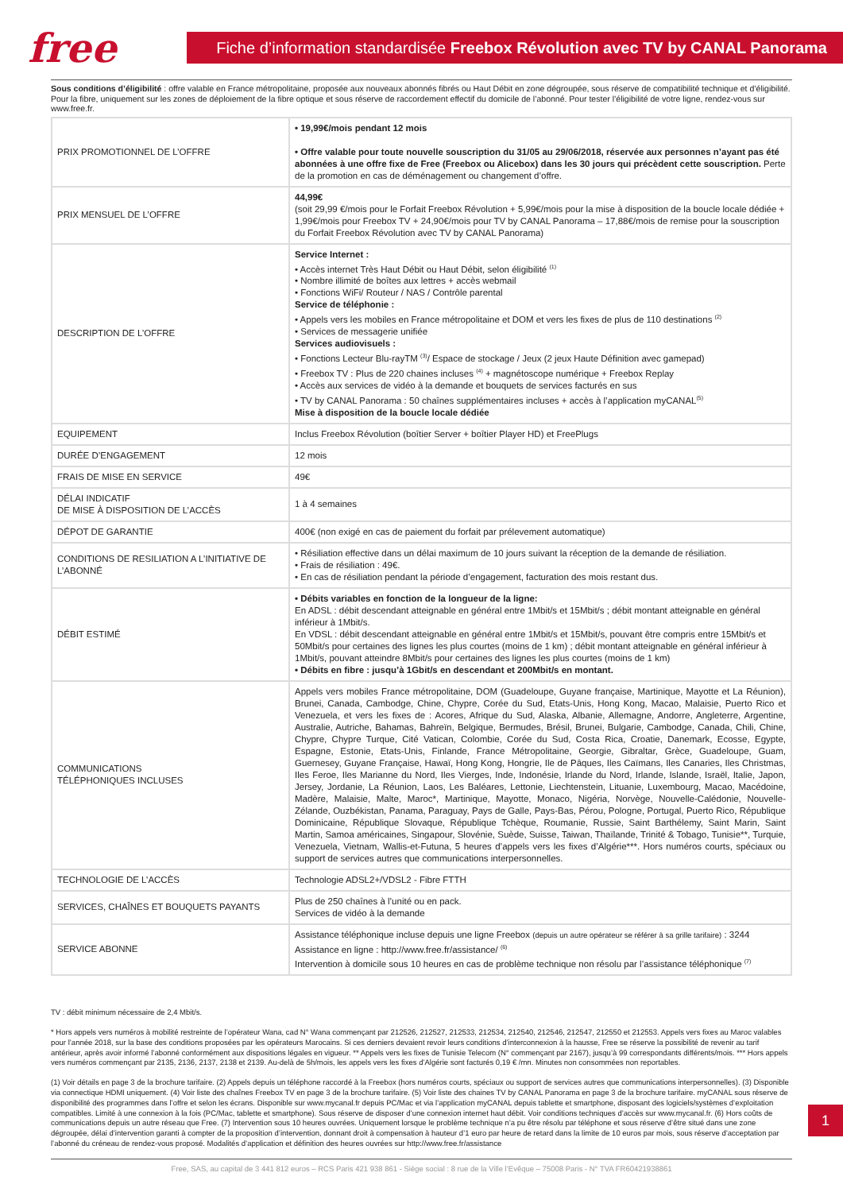free
Fiche d’information standardisée Freebox Révolution avec TV by CANAL Panorama
Sous conditions d’éligibilité : offre valable en France métropolitaine, proposée aux nouveaux abonnés fibrés ou Haut Débit en zone dégroupée, sous réserve de compatibilité technique et d’éligibilité. Pour la fibre, uniquement sur les zones de déploiement de la fibre optique et sous réserve de raccordement effectif du domicile de l’abonné. Pour tester l’éligibilité de votre ligne, rendez-vous sur www.free.fr.
| PRIX PROMOTIONNEL DE L’OFFRE | • 19,99€/mois pendant 12 mois • Offre valable pour toute nouvelle souscription du 31/05 au 29/06/2018, réservée aux personnes n’ayant pas été abonnées à une offre fixe de Free (Freebox ou Alicebox) dans les 30 jours qui précèdent cette souscription. Perte de la promotion en cas de déménagement ou changement d’offre. |
| PRIX MENSUEL DE L’OFFRE | 44,99€ (soit 29,99 €/mois pour le Forfait Freebox Révolution + 5,99€/mois pour la mise à disposition de la boucle locale dédiée + 1,99€/mois pour Freebox TV + 24,90€/mois pour TV by CANAL Panorama – 17,88€/mois de remise pour la souscription du Forfait Freebox Révolution avec TV by CANAL Panorama) |
| DESCRIPTION DE L’OFFRE | Service Internet : • Accès internet Très Haut Débit ou Haut Débit, selon éligibilité <sup>(1)</sup> • Nombre illimité de boîtes aux lettres + accès webmail • Fonctions WiFi/ Routeur / NAS / Contrôle parental Service de téléphonie : • Appels vers les mobiles en France métropolitaine et DOM et vers les fixes de plus de 110 destinations <sup>(2)</sup> • Services de messagerie unifiée Services audiovisuels : • Fonctions Lecteur Blu-rayTM <sup>(3)</sup>/ Espace de stockage / Jeux (2 jeux Haute Définition avec gamepad) • Freebox TV : Plus de 220 chaines incluses <sup>(4)</sup> + magnétoscope numérique + Freebox Replay • Accès aux services de vidéo à la demande et bouquets de services facturés en sus • TV by CANAL Panorama : 50 chaînes supplémentaires incluses + accès à l’application myCANAL<sup>(5)</sup> Mise à disposition de la boucle locale dédiée |
| EQUIPEMENT | Inclus Freebox Révolution (boîtier Server + boîtier Player HD) et FreePlugs |
| DURÉE D’ENGAGEMENT | 12 mois |
| FRAIS DE MISE EN SERVICE | 49€ |
| DÉLAI INDICATIF DE MISE À DISPOSITION DE L’ACCÈS | 1 à 4 semaines |
| DÉPOT DE GARANTIE | 400€ (non exigé en cas de paiement du forfait par prélevement automatique) |
| CONDITIONS DE RESILIATION A L’INITIATIVE DE L’ABONNÉ | • Résiliation effective dans un délai maximum de 10 jours suivant la réception de la demande de résiliation. • Frais de résiliation : 49€. • En cas de résiliation pendant la période d’engagement, facturation des mois restant dus. |
| DÉBIT ESTIMÉ | • Débits variables en fonction de la longueur de la ligne: En ADSL : débit descendant atteignable en général entre 1Mbit/s et 15Mbit/s ; débit montant atteignable en général inférieur à 1Mbit/s. En VDSL : débit descendant atteignable en général entre 1Mbit/s et 15Mbit/s, pouvant être compris entre 15Mbit/s et 50Mbit/s pour certaines des lignes les plus courtes (moins de 1 km) ; débit montant atteignable en général inférieur à 1Mbit/s, pouvant atteindre 8Mbit/s pour certaines des lignes les plus courtes (moins de 1 km) • Débits en fibre : jusqu’à 1Gbit/s en descendant et 200Mbit/s en montant. |
| COMMUNICATIONS TÉLÉPHONIQUES INCLUSES | Appels vers mobiles France métropolitaine, DOM (Guadeloupe, Guyane française, Martinique, Mayotte et La Réunion), Brunei, Canada, Cambodge, Chine, Chypre, Corée du Sud, Etats-Unis, Hong Kong, Macao, Malaisie, Puerto Rico et Venezuela, et vers les fixes de : Acores, Afrique du Sud, Alaska, Albanie, Allemagne, Andorre, Angleterre, Argentine, Australie, Autriche, Bahamas, Bahreïn, Belgique, Bermudes, Brésil, Brunei, Bulgarie, Cambodge, Canada, Chili, Chine, Chypre, Chypre Turque, Cité Vatican, Colombie, Corée du Sud, Costa Rica, Croatie, Danemark, Ecosse, Egypte, Espagne, Estonie, Etats-Unis, Finlande, France Métropolitaine, Georgie, Gibraltar, Grèce, Guadeloupe, Guam, Guernesey, Guyane Française, Hawaï, Hong Kong, Hongrie, Ile de Pâques, Iles Caïmans, Iles Canaries, Iles Christmas, Iles Feroe, Iles Marianne du Nord, Iles Vierges, Inde, Indonésie, Irlande du Nord, Irlande, Islande, Israël, Italie, Japon, Jersey, Jordanie, La Réunion, Laos, Les Baléares, Lettonie, Liechtenstein, Lituanie, Luxembourg, Macao, Macédoine, Madère, Malaisie, Malte, Maroc*, Martinique, Mayotte, Monaco, Nigéria, Norvège, Nouvelle-Calédonie, Nouvelle-Zélande, Ouzbékistan, Panama, Paraguay, Pays de Galle, Pays-Bas, Pérou, Pologne, Portugal, Puerto Rico, République Dominicaine, République Slovaque, République Tchèque, Roumanie, Russie, Saint Barthélemy, Saint Marin, Saint Martin, Samoa américaines, Singapour, Slovénie, Suède, Suisse, Taiwan, Thaïlande, Trinité & Tobago, Tunisie**, Turquie, Venezuela, Vietnam, Wallis-et-Futuna, 5 heures d’appels vers les fixes d’Algérie***. Hors numéros courts, spéciaux ou support de services autres que communications interpersonnelles. |
| TECHNOLOGIE DE L’ACCÈS | Technologie ADSL2+/VDSL2 - Fibre FTTH |
| SERVICES, CHAÎNES ET BOUQUETS PAYANTS | Plus de 250 chaînes à l’unité ou en pack. Services de vidéo à la demande |
| SERVICE ABONNE | Assistance téléphonique incluse depuis une ligne Freebox (depuis un autre opérateur se référer à sa grille tarifaire) : 3244 Assistance en ligne : http://www.free.fr/assistance/ <sup>(6)</sup> Intervention à domicile sous 10 heures en cas de problème technique non résolu par l’assistance téléphonique <sup>(7)</sup> |
TV : débit minimum nécessaire de 2,4 Mbit/s.
* Hors appels vers numéros à mobilité restreinte de l’opérateur Wana, cad N° Wana commençant par 212526, 212527, 212533, 212534, 212540, 212546, 212547, 212550 et 212553. Appels vers fixes au Maroc valables pour l’année 2018, sur la base des conditions proposées par les opérateurs Marocains. Si ces derniers devaient revoir leurs conditions d’interconnexion à la hausse, Free se réserve la possibilité de revenir au tarif antérieur, après avoir informé l’abonné conformément aux dispositions légales en vigueur. ** Appels vers les fixes de Tunisie Telecom (N° commençant par 2167), jusqu’à 99 correspondants différents/mois. *** Hors appels vers numéros commençant par 2135, 2136, 2137, 2138 et 2139. Au-delà de 5h/mois, les appels vers les fixes d’Algérie sont facturés 0,19 € /mn. Minutes non consommées non reportables.
(1) Voir détails en page 3 de la brochure tarifaire. (2) Appels depuis un téléphone raccordé à la Freebox (hors numéros courts, spéciaux ou support de services autres que communications interpersonnelles). (3) Disponible via connectique HDMI uniquement. (4) Voir liste des chaînes Freebox TV en page 3 de la brochure tarifaire. (5) Voir liste des chaines TV by CANAL Panorama en page 3 de la brochure tarifaire. myCANAL sous réserve de disponibilité des programmes dans l’offre et selon les écrans. Disponible sur www.mycanal.fr depuis PC/Mac et via l’application myCANAL depuis tablette et smartphone, disposant des logiciels/systèmes d’exploitation compatibles. Limité à une connexion à la fois (PC/Mac, tablette et smartphone). Sous réserve de disposer d’une connexion internet haut débit. Voir conditions techniques d’accès sur www.mycanal.fr. (6) Hors coûts de communications depuis un autre réseau que Free. (7) Intervention sous 10 heures ouvrées. Uniquement lorsque le problème technique n’a pu être résolu par téléphone et sous réserve d’être situé dans une zone dégroupée, délai d’intervention garanti à compter de la proposition d’intervention, donnant droit à compensation à hauteur d’1 euro par heure de retard dans la limite de 10 euros par mois, sous réserve d’acceptation par l’abonné du créneau de rendez-vous proposé. Modalités d’application et définition des heures ouvrées sur http://www.free.fr/assistance
Free, SAS, au capital de 3 441 812 euros – RCS Paris 421 938 861 - Siège social : 8 rue de la Ville l’Evêque – 75008 Paris - N° TVA FR60421938861
1